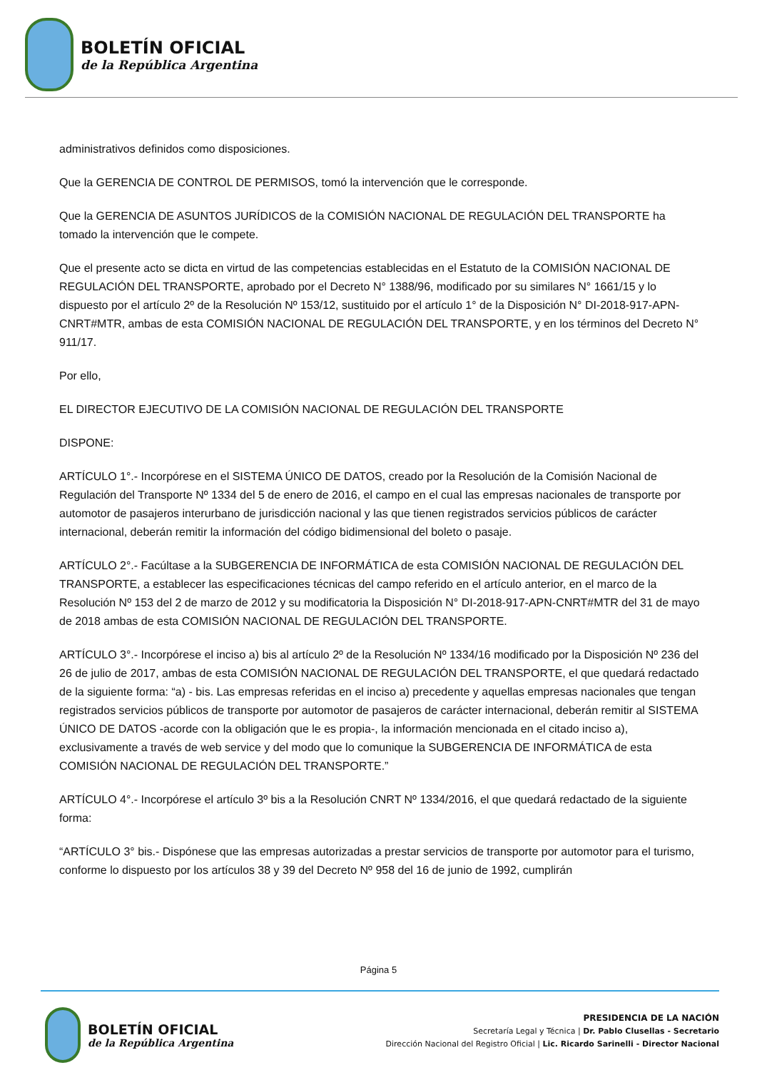BOLETÍN OFICIAL
de la República Argentina
administrativos definidos como disposiciones.
Que la GERENCIA DE CONTROL DE PERMISOS, tomó la intervención que le corresponde.
Que la GERENCIA DE ASUNTOS JURÍDICOS de la COMISIÓN NACIONAL DE REGULACIÓN DEL TRANSPORTE ha tomado la intervención que le compete.
Que el presente acto se dicta en virtud de las competencias establecidas en el Estatuto de la COMISIÓN NACIONAL DE REGULACIÓN DEL TRANSPORTE, aprobado por el Decreto N° 1388/96, modificado por su similares N° 1661/15 y lo dispuesto por el artículo 2º de la Resolución Nº 153/12, sustituido por el artículo 1° de la Disposición N° DI-2018-917-APN-CNRT#MTR, ambas de esta COMISIÓN NACIONAL DE REGULACIÓN DEL TRANSPORTE, y en los términos del Decreto N° 911/17.
Por ello,
EL DIRECTOR EJECUTIVO DE LA COMISIÓN NACIONAL DE REGULACIÓN DEL TRANSPORTE
DISPONE:
ARTÍCULO 1°.- Incorpórese en el SISTEMA ÚNICO DE DATOS, creado por la Resolución de la Comisión Nacional de Regulación del Transporte Nº 1334 del 5 de enero de 2016, el campo en el cual las empresas nacionales de transporte por automotor de pasajeros interurbano de jurisdicción nacional y las que tienen registrados servicios públicos de carácter internacional, deberán remitir la información del código bidimensional del boleto o pasaje.
ARTÍCULO 2°.- Facúltase a la SUBGERENCIA DE INFORMÁTICA de esta COMISIÓN NACIONAL DE REGULACIÓN DEL TRANSPORTE, a establecer las especificaciones técnicas del campo referido en el artículo anterior, en el marco de la Resolución Nº 153 del 2 de marzo de 2012 y su modificatoria la Disposición N° DI-2018-917-APN-CNRT#MTR del 31 de mayo de 2018 ambas de esta COMISIÓN NACIONAL DE REGULACIÓN DEL TRANSPORTE.
ARTÍCULO 3°.- Incorpórese el inciso a) bis al artículo 2º de la Resolución Nº 1334/16 modificado por la Disposición Nº 236 del 26 de julio de 2017, ambas de esta COMISIÓN NACIONAL DE REGULACIÓN DEL TRANSPORTE, el que quedará redactado de la siguiente forma: “a) - bis. Las empresas referidas en el inciso a) precedente y aquellas empresas nacionales que tengan registrados servicios públicos de transporte por automotor de pasajeros de carácter internacional, deberán remitir al SISTEMA ÚNICO DE DATOS -acorde con la obligación que le es propia-, la información mencionada en el citado inciso a), exclusivamente a través de web service y del modo que lo comunique la SUBGERENCIA DE INFORMÁTICA de esta COMISIÓN NACIONAL DE REGULACIÓN DEL TRANSPORTE.”
ARTÍCULO 4°.- Incorpórese el artículo 3º bis a la Resolución CNRT Nº 1334/2016, el que quedará redactado de la siguiente forma:
“ARTÍCULO 3° bis.- Dispónese que las empresas autorizadas a prestar servicios de transporte por automotor para el turismo, conforme lo dispuesto por los artículos 38 y 39 del Decreto Nº 958 del 16 de junio de 1992, cumplirán
Página 5
BOLETÍN OFICIAL
de la República Argentina
PRESIDENCIA DE LA NACIÓN
Secretaría Legal y Técnica | Dr. Pablo Clusellas - Secretario
Dirección Nacional del Registro Oficial | Lic. Ricardo Sarinelli - Director Nacional